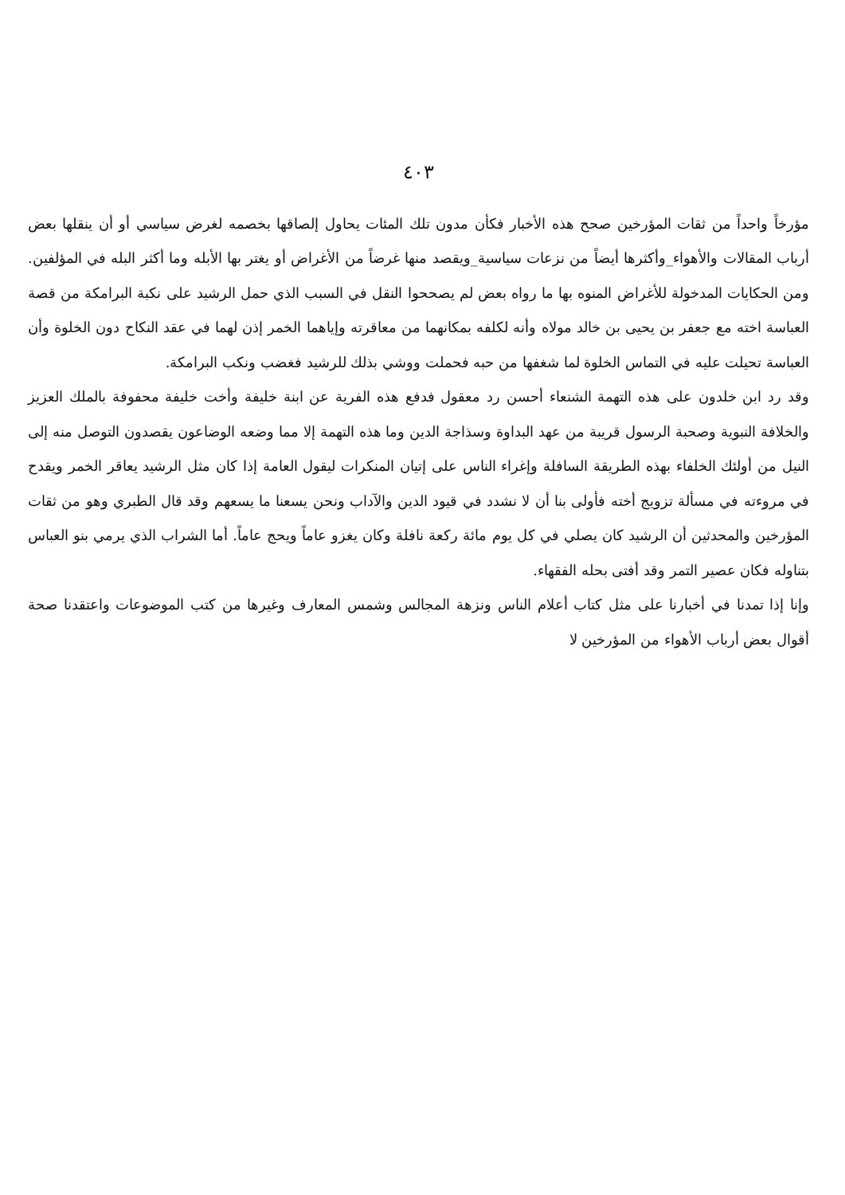٤٠٣
مؤرخاً واحداً من ثقات المؤرخين صحح هذه الأخبار فكأن مدون تلك المئات يحاول إلصاقها بخصمه لغرض سياسي أو أن ينقلها بعض أرباب المقالات والأهواء_وأكثرها أيضاً من نزعات سياسية_ويقصد منها غرضاً من الأغراض أو يغتر بها الأبله وما أكثر البله في المؤلفين. ومن الحكايات المدخولة للأغراض المنوه بها ما رواه بعض لم يصححوا النقل في السبب الذي حمل الرشيد على نكبة البرامكة من قصة العباسة اخته مع جعفر بن يحيى بن خالد مولاه وأنه لكلفه بمكانهما من معاقرته وإياهما الخمر إذن لهما في عقد النكاح دون الخلوة وأن العباسة تحيلت عليه في التماس الخلوة لما شغفها من حبه فحملت ووشي بذلك للرشيد فغضب ونكب البرامكة.
وقد رد ابن خلدون على هذه التهمة الشنعاء أحسن رد معقول فدفع هذه الفرية عن ابنة خليفة وأخت خليفة محفوفة بالملك العزيز والخلافة النبوية وصحبة الرسول قريبة من عهد البداوة وسذاجة الدين وما هذه التهمة إلا مما وضعه الوضاعون يقصدون التوصل منه إلى النيل من أولئك الخلفاء بهذه الطريقة السافلة وإغراء الناس على إتيان المنكرات ليقول العامة إذا كان مثل الرشيد يعاقر الخمر ويقدح في مروءته في مسألة تزويج أخته فأولى بنا أن لا نشدد في قيود الدين والآداب ونحن يسعنا ما يسعهم وقد قال الطبري وهو من ثقات المؤرخين والمحدثين أن الرشيد كان يصلي في كل يوم مائة ركعة نافلة وكان يغزو عاماً ويحج عاماً. أما الشراب الذي يرمي بنو العباس بتناوله فكان عصير التمر وقد أفتى بحله الفقهاء.
وإنا إذا تمدنا في أخبارنا على مثل كتاب أعلام الناس ونزهة المجالس وشمس المعارف وغيرها من كتب الموضوعات واعتقدنا صحة أقوال بعض أرباب الأهواء من المؤرخين لا